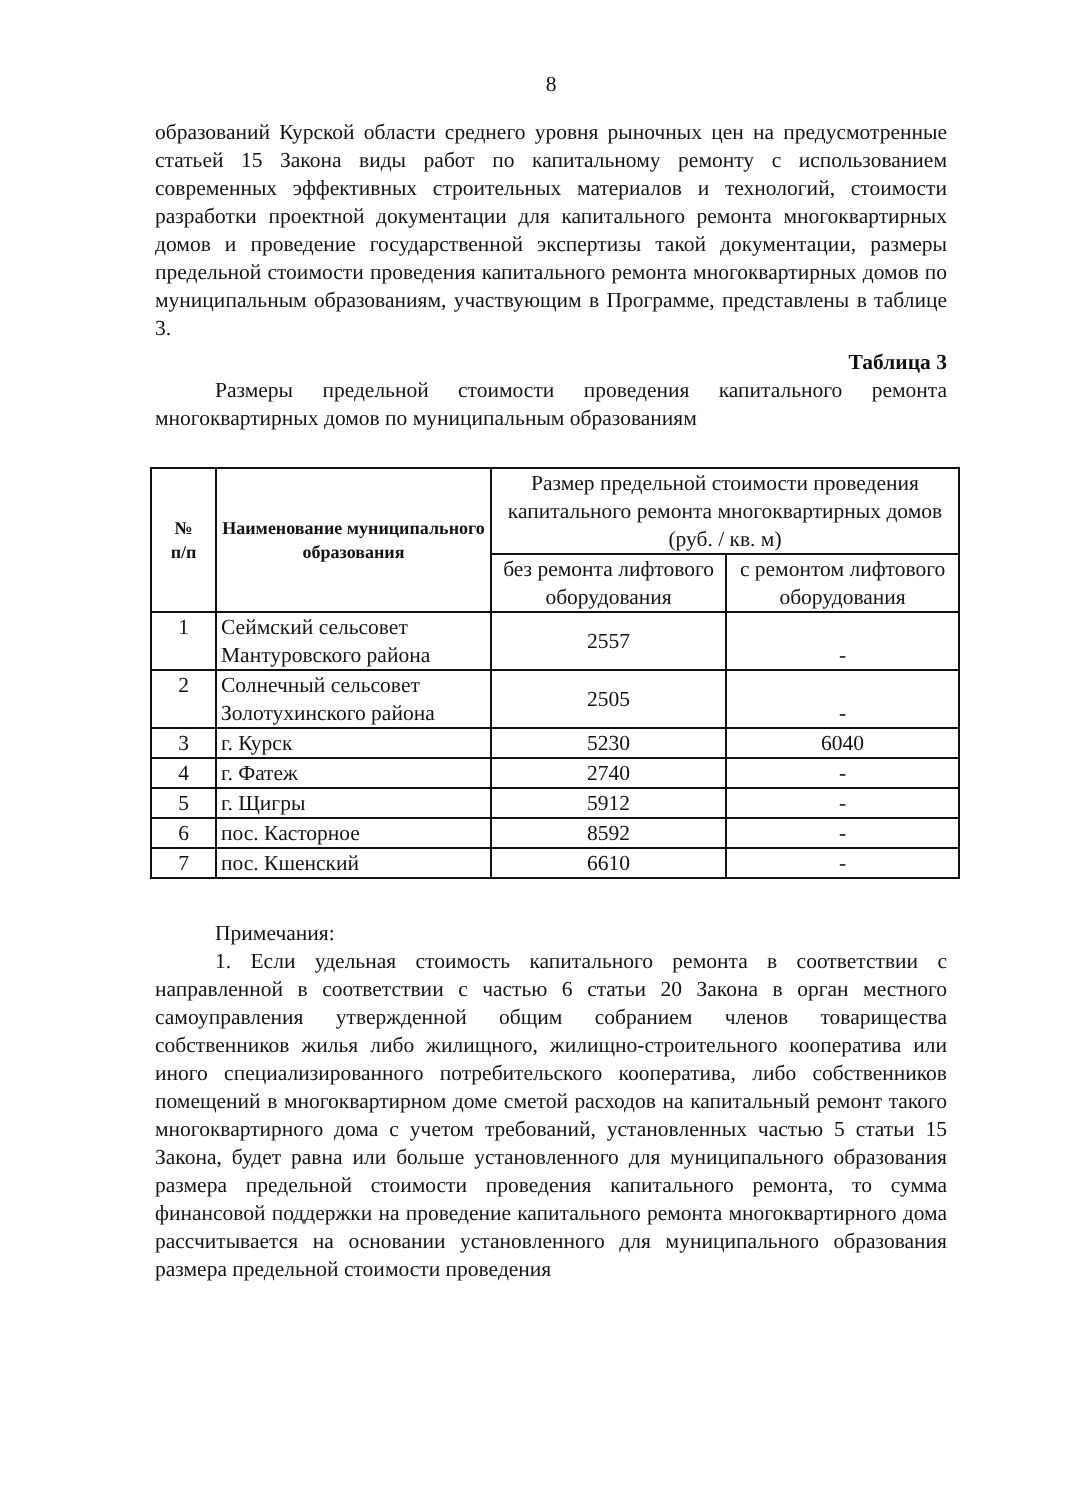8
образований Курской области среднего уровня рыночных цен на предусмотренные статьей 15 Закона виды работ по капитальному ремонту с использованием современных эффективных строительных материалов и технологий, стоимости разработки проектной документации для капитального ремонта многоквартирных домов и проведение государственной экспертизы такой документации, размеры предельной стоимости проведения капитального ремонта многоквартирных домов по муниципальным образованиям, участвующим в Программе, представлены в таблице 3.
Таблица 3
Размеры предельной стоимости проведения капитального ремонта многоквартирных домов по муниципальным образованиям
| № п/п | Наименование муниципального образования | Размер предельной стоимости проведения капитального ремонта многоквартирных домов (руб. / кв. м) | |
| --- | --- | --- | --- |
| | | без ремонта лифтового оборудования | с ремонтом лифтового оборудования |
| 1 | Сеймский сельсовет Мантуровского района | 2557 | - |
| 2 | Солнечный сельсовет Золотухинского района | 2505 | - |
| 3 | г. Курск | 5230 | 6040 |
| 4 | г. Фатеж | 2740 | - |
| 5 | г. Щигры | 5912 | - |
| 6 | пос. Касторное | 8592 | - |
| 7 | пос. Кшенский | 6610 | - |
Примечания:
1. Если удельная стоимость капитального ремонта в соответствии с направленной в соответствии с частью 6 статьи 20 Закона в орган местного самоуправления утвержденной общим собранием членов товарищества собственников жилья либо жилищного, жилищно-строительного кооператива или иного специализированного потребительского кооператива, либо собственников помещений в многоквартирном доме сметой расходов на капитальный ремонт такого многоквартирного дома с учетом требований, установленных частью 5 статьи 15 Закона, будет равна или больше установленного для муниципального образования размера предельной стоимости проведения капитального ремонта, то сумма финансовой поддержки на проведение капитального ремонта многоквартирного дома рассчитывается на основании установленного для муниципального образования размера предельной стоимости проведения